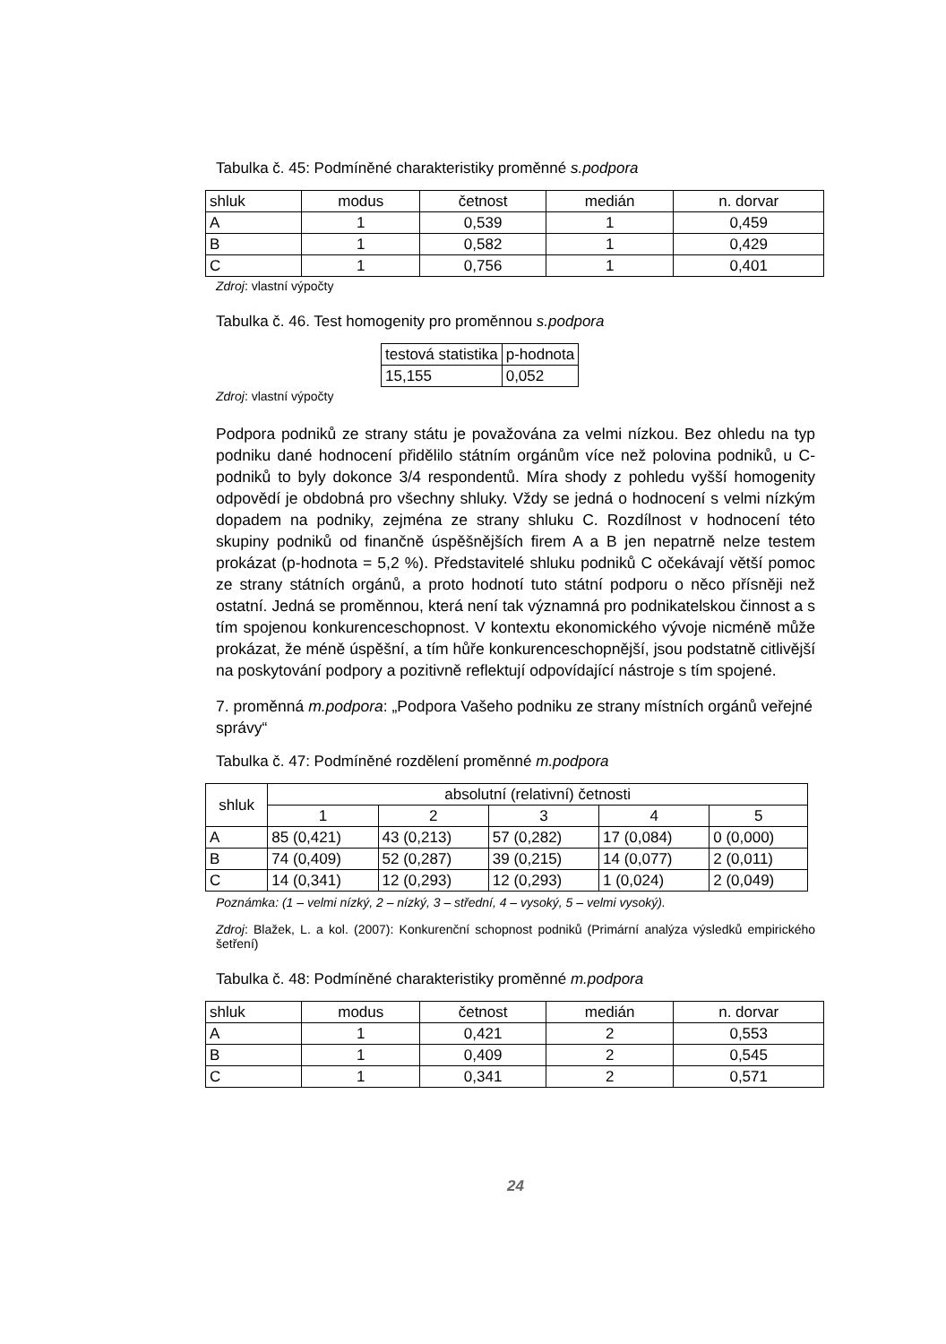Tabulka č. 45: Podmíněné charakteristiky proměnné s.podpora
| shluk | modus | četnost | medián | n. dorvar |
| --- | --- | --- | --- | --- |
| A | 1 | 0,539 | 1 | 0,459 |
| B | 1 | 0,582 | 1 | 0,429 |
| C | 1 | 0,756 | 1 | 0,401 |
Zdroj: vlastní výpočty
Tabulka č. 46. Test homogenity pro proměnnou s.podpora
| testová statistika | p-hodnota |
| --- | --- |
| 15,155 | 0,052 |
Zdroj: vlastní výpočty
Podpora podniků ze strany státu je považována za velmi nízkou. Bez ohledu na typ podniku dané hodnocení přidělilo státním orgánům více než polovina podniků, u C-podniků to byly dokonce 3/4 respondentů. Míra shody z pohledu vyšší homogenity odpovědí je obdobná pro všechny shluky. Vždy se jedná o hodnocení s velmi nízkým dopadem na podniky, zejména ze strany shluku C. Rozdílnost v hodnocení této skupiny podniků od finančně úspěšnějších firem A a B jen nepatrně nelze testem prokázat (p-hodnota = 5,2 %). Představitelé shluku podniků C očekávají větší pomoc ze strany státních orgánů, a proto hodnotí tuto státní podporu o něco přísněji než ostatní. Jedná se proměnnou, která není tak významná pro podnikatelskou činnost a s tím spojenou konkurenceschopnost. V kontextu ekonomického vývoje nicméně může prokázat, že méně úspěšní, a tím hůře konkurenceschopnější, jsou podstatně citlivější na poskytování podpory a pozitivně reflektují odpovídající nástroje s tím spojené.
7. proměnná m.podpora: „Podpora Vašeho podniku ze strany místních orgánů veřejné správy“
Tabulka č. 47: Podmíněné rozdělení proměnné m.podpora
| shluk | absolutní (relativní) četnosti | | | | |
| --- | --- | --- | --- | --- | --- |
| | 1 | 2 | 3 | 4 | 5 |
| A | 85 (0,421) | 43 (0,213) | 57 (0,282) | 17 (0,084) | 0 (0,000) |
| B | 74 (0,409) | 52 (0,287) | 39 (0,215) | 14 (0,077) | 2 (0,011) |
| C | 14 (0,341) | 12 (0,293) | 12 (0,293) | 1 (0,024) | 2 (0,049) |
Poznámka: (1 – velmi nízký, 2 – nízký, 3 – střední, 4 – vysoký, 5 – velmi vysoký).
Zdroj: Blažek, L. a kol. (2007): Konkurenční schopnost podniků (Primární analýza výsledků empirického šetření)
Tabulka č. 48: Podmíněné charakteristiky proměnné m.podpora
| shluk | modus | četnost | medián | n. dorvar |
| --- | --- | --- | --- | --- |
| A | 1 | 0,421 | 2 | 0,553 |
| B | 1 | 0,409 | 2 | 0,545 |
| C | 1 | 0,341 | 2 | 0,571 |
24